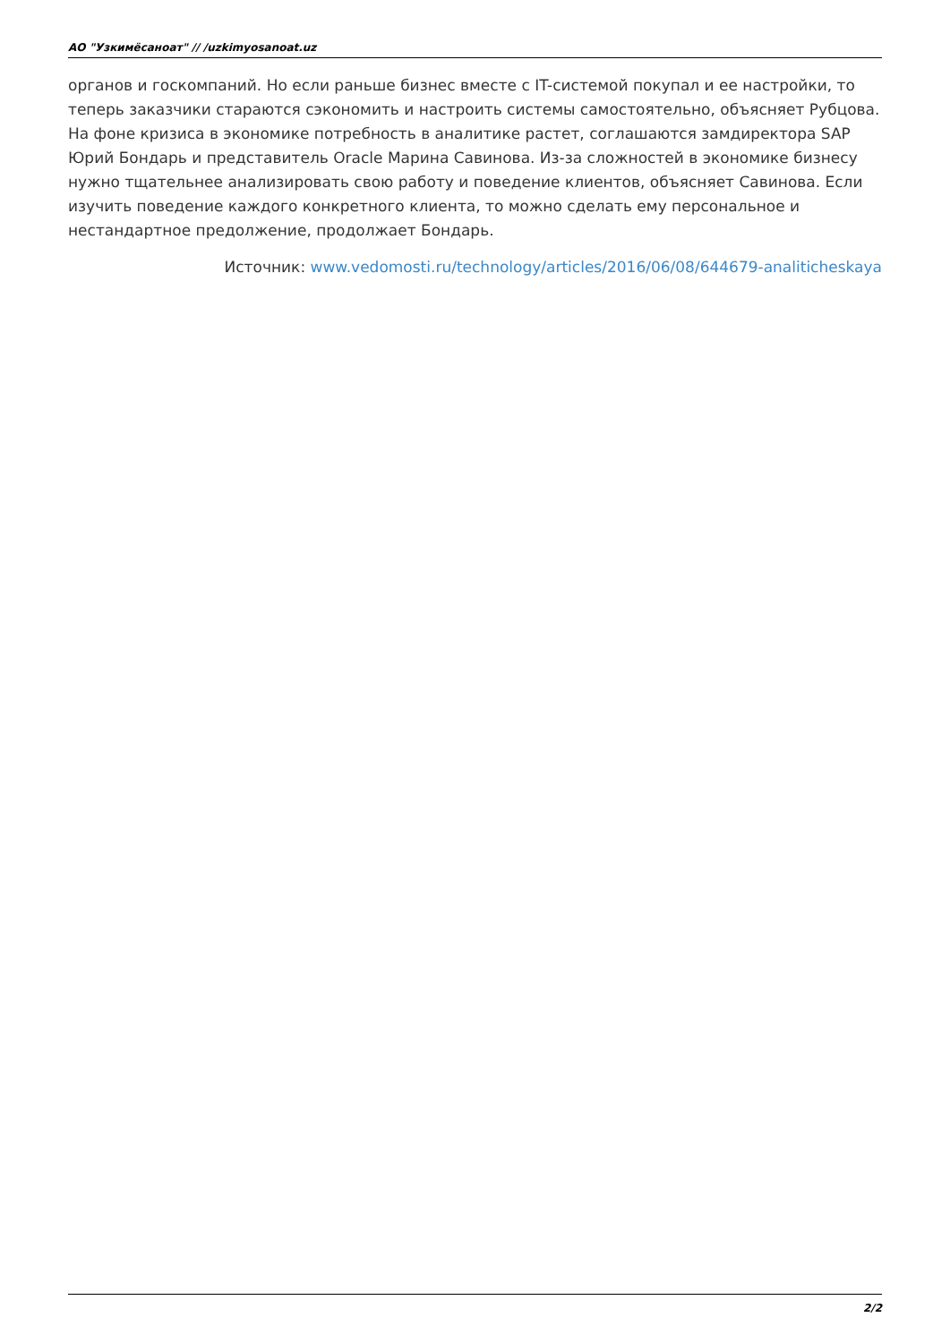АО "Узкимёсаноат" // /uzkimyosanoat.uz
органов и госкомпаний. Но если раньше бизнес вместе с IT-системой покупал и ее настройки, то теперь заказчики стараются сэкономить и настроить системы самостоятельно, объясняет Рубцова. На фоне кризиса в экономике потребность в аналитике растет, соглашаются замдиректора SAP Юрий Бондарь и представитель Oracle Марина Савинова. Из-за сложностей в экономике бизнесу нужно тщательнее анализировать свою работу и поведение клиентов, объясняет Савинова. Если изучить поведение каждого конкретного клиента, то можно сделать ему персональное и нестандартное предолжение, продолжает Бондарь.
Источник: www.vedomosti.ru/technology/articles/2016/06/08/644679-analiticheskaya
2/2